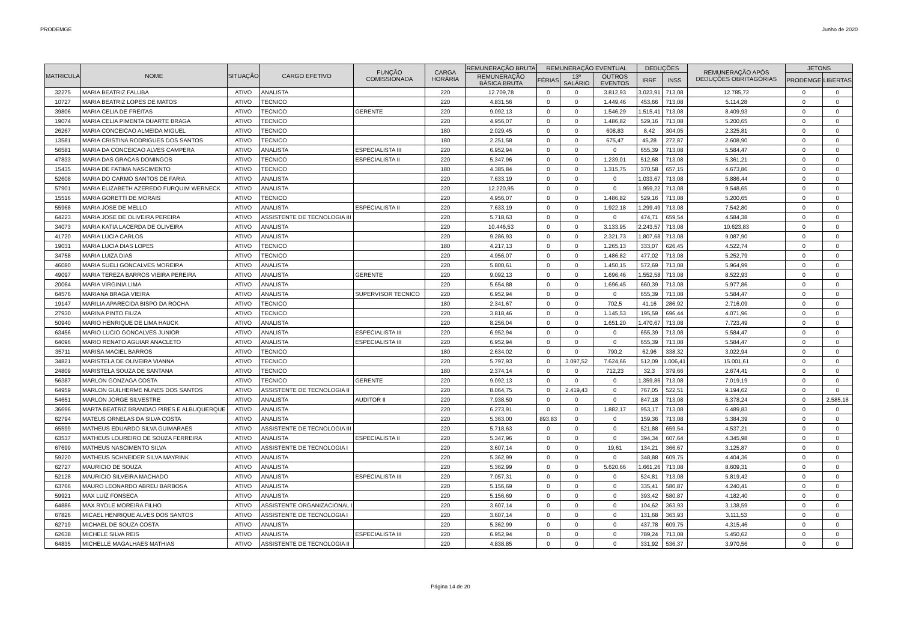PRODEMGE Junho de 2020
| MATRICULA | NOME | SITUAÇÃO | CARGO EFETIVO | FUNÇÃO COMISSIONADA | CARGA HORÁRIA | REMUNERAÇÃO BRUTA | REMUNERAÇÃO EVENTUAL | | | DEDUÇÕES | | REMUNERAÇÃO APÓS DEDUÇÕES OBRITAGÓRIAS | JETONS | |
| --- | --- | --- | --- | --- | --- | --- | --- | --- | --- | --- | --- | --- | --- | --- |
| | | | | | | REMUNERAÇÃO BÁSICA BRUTA | FÉRIAS | 13º SALÁRIO | OUTROS EVENTOS | IRRF | INSS | | PRODEMGE | LIBERTAS |
| 32275 | MARIA BEATRIZ FALUBA | ATIVO | ANALISTA | | 220 | 12.709,78 | 0 | 0 | 3.812,93 | 3.023,91 | 713,08 | 12.785,72 | 0 | 0 |
| 10727 | MARIA BEATRIZ LOPES DE MATOS | ATIVO | TECNICO | | 220 | 4.831,56 | 0 | 0 | 1.449,46 | 453,66 | 713,08 | 5.114,28 | 0 | 0 |
| 39806 | MARIA CELIA DE FREITAS | ATIVO | TECNICO | GERENTE | 220 | 9.092,13 | 0 | 0 | 1.546,29 | 1.515,41 | 713,08 | 8.409,93 | 0 | 0 |
| 19074 | MARIA CELIA PIMENTA DUARTE BRAGA | ATIVO | TECNICO | | 220 | 4.956,07 | 0 | 0 | 1.486,82 | 529,16 | 713,08 | 5.200,65 | 0 | 0 |
| 26267 | MARIA CONCEICAO ALMEIDA MIGUEL | ATIVO | TECNICO | | 180 | 2.029,45 | 0 | 0 | 608,83 | 8,42 | 304,05 | 2.325,81 | 0 | 0 |
| 13581 | MARIA CRISTINA RODRIGUES DOS SANTOS | ATIVO | TECNICO | | 180 | 2.251,58 | 0 | 0 | 675,47 | 45,28 | 272,87 | 2.608,90 | 0 | 0 |
| 56581 | MARIA DA CONCEICAO ALVES CAMPERA | ATIVO | ANALISTA | ESPECIALISTA III | 220 | 6.952,94 | 0 | 0 | 0 | 655,39 | 713,08 | 5.584,47 | 0 | 0 |
| 47833 | MARIA DAS GRACAS DOMINGOS | ATIVO | TECNICO | ESPECIALISTA II | 220 | 5.347,96 | 0 | 0 | 1.239,01 | 512,68 | 713,08 | 5.361,21 | 0 | 0 |
| 15435 | MARIA DE FATIMA NASCIMENTO | ATIVO | TECNICO | | 180 | 4.385,84 | 0 | 0 | 1.315,75 | 370,58 | 657,15 | 4.673,86 | 0 | 0 |
| 52608 | MARIA DO CARMO SANTOS DE FARIA | ATIVO | ANALISTA | | 220 | 7.633,19 | 0 | 0 | 0 | 1.033,67 | 713,08 | 5.886,44 | 0 | 0 |
| 57901 | MARIA ELIZABETH AZEREDO FURQUIM WERNECK | ATIVO | ANALISTA | | 220 | 12.220,95 | 0 | 0 | 0 | 1.959,22 | 713,08 | 9.548,65 | 0 | 0 |
| 15516 | MARIA GORETTI DE MORAIS | ATIVO | TECNICO | | 220 | 4.956,07 | 0 | 0 | 1.486,82 | 529,16 | 713,08 | 5.200,65 | 0 | 0 |
| 55968 | MARIA JOSE DE MELLO | ATIVO | ANALISTA | ESPECIALISTA II | 220 | 7.633,19 | 0 | 0 | 1.922,18 | 1.299,49 | 713,08 | 7.542,80 | 0 | 0 |
| 64223 | MARIA JOSE DE OLIVEIRA PEREIRA | ATIVO | ASSISTENTE DE TECNOLOGIA III | | 220 | 5.718,63 | 0 | 0 | 0 | 474,71 | 659,54 | 4.584,38 | 0 | 0 |
| 34073 | MARIA KATIA LACERDA DE OLIVEIRA | ATIVO | ANALISTA | | 220 | 10.446,53 | 0 | 0 | 3.133,95 | 2.243,57 | 713,08 | 10.623,83 | 0 | 0 |
| 41720 | MARIA LUCIA CARLOS | ATIVO | ANALISTA | | 220 | 9.286,93 | 0 | 0 | 2.321,73 | 1.807,68 | 713,08 | 9.087,90 | 0 | 0 |
| 19031 | MARIA LUCIA DIAS LOPES | ATIVO | TECNICO | | 180 | 4.217,13 | 0 | 0 | 1.265,13 | 333,07 | 626,45 | 4.522,74 | 0 | 0 |
| 34758 | MARIA LUIZA DIAS | ATIVO | TECNICO | | 220 | 4.956,07 | 0 | 0 | 1.486,82 | 477,02 | 713,08 | 5.252,79 | 0 | 0 |
| 46080 | MARIA SUELI GONCALVES MOREIRA | ATIVO | ANALISTA | | 220 | 5.800,61 | 0 | 0 | 1.450,15 | 572,69 | 713,08 | 5.964,99 | 0 | 0 |
| 49097 | MARIA TEREZA BARROS VIEIRA PEREIRA | ATIVO | ANALISTA | GERENTE | 220 | 9.092,13 | 0 | 0 | 1.696,46 | 1.552,58 | 713,08 | 8.522,93 | 0 | 0 |
| 20064 | MARIA VIRGINIA LIMA | ATIVO | ANALISTA | | 220 | 5.654,88 | 0 | 0 | 1.696,45 | 660,39 | 713,08 | 5.977,86 | 0 | 0 |
| 64576 | MARIANA BRAGA VIEIRA | ATIVO | ANALISTA | SUPERVISOR TECNICO | 220 | 6.952,94 | 0 | 0 | 0 | 655,39 | 713,08 | 5.584,47 | 0 | 0 |
| 19147 | MARILIA APARECIDA BISPO DA ROCHA | ATIVO | TECNICO | | 180 | 2.341,67 | 0 | 0 | 702,5 | 41,16 | 286,92 | 2.716,09 | 0 | 0 |
| 27930 | MARINA PINTO FIUZA | ATIVO | TECNICO | | 220 | 3.818,46 | 0 | 0 | 1.145,53 | 195,59 | 696,44 | 4.071,96 | 0 | 0 |
| 50940 | MARIO HENRIQUE DE LIMA HAUCK | ATIVO | ANALISTA | | 220 | 8.256,04 | 0 | 0 | 1.651,20 | 1.470,67 | 713,08 | 7.723,49 | 0 | 0 |
| 63456 | MARIO LUCIO GONCALVES JUNIOR | ATIVO | ANALISTA | ESPECIALISTA III | 220 | 6.952,94 | 0 | 0 | 0 | 655,39 | 713,08 | 5.584,47 | 0 | 0 |
| 64096 | MARIO RENATO AGUIAR ANACLETO | ATIVO | ANALISTA | ESPECIALISTA III | 220 | 6.952,94 | 0 | 0 | 0 | 655,39 | 713,08 | 5.584,47 | 0 | 0 |
| 35711 | MARISA MACIEL BARROS | ATIVO | TECNICO | | 180 | 2.634,02 | 0 | 0 | 790,2 | 62,96 | 338,32 | 3.022,94 | 0 | 0 |
| 34821 | MARISTELA DE OLIVEIRA VIANNA | ATIVO | TECNICO | | 220 | 5.797,93 | 0 | 3.097,52 | 7.624,66 | 512,09 | 1.006,41 | 15.001,61 | 0 | 0 |
| 24809 | MARISTELA SOUZA DE SANTANA | ATIVO | TECNICO | | 180 | 2.374,14 | 0 | 0 | 712,23 | 32,3 | 379,66 | 2.674,41 | 0 | 0 |
| 56387 | MARLON GONZAGA COSTA | ATIVO | TECNICO | GERENTE | 220 | 9.092,13 | 0 | 0 | 0 | 1.359,86 | 713,08 | 7.019,19 | 0 | 0 |
| 64959 | MARLON GUILHERME NUNES DOS SANTOS | ATIVO | ASSISTENTE DE TECNOLOGIA II | | 220 | 8.064,75 | 0 | 2.419,43 | 0 | 767,05 | 522,51 | 9.194,62 | 0 | 0 |
| 54651 | MARLON JORGE SILVESTRE | ATIVO | ANALISTA | AUDITOR II | 220 | 7.938,50 | 0 | 0 | 0 | 847,18 | 713,08 | 6.378,24 | 0 | 2.585,18 |
| 36696 | MARTA BEATRIZ BRANDAO PIRES E ALBUQUERQUE | ATIVO | ANALISTA | | 220 | 6.273,91 | 0 | 0 | 1.882,17 | 953,17 | 713,08 | 6.489,83 | 0 | 0 |
| 62794 | MATEUS ORNELAS DA SILVA COSTA | ATIVO | ANALISTA | | 220 | 5.363,00 | 893,83 | 0 | 0 | 159,36 | 713,08 | 5.384,39 | 0 | 0 |
| 65599 | MATHEUS EDUARDO SILVA GUIMARAES | ATIVO | ASSISTENTE DE TECNOLOGIA III | | 220 | 5.718,63 | 0 | 0 | 0 | 521,88 | 659,54 | 4.537,21 | 0 | 0 |
| 63537 | MATHEUS LOUREIRO DE SOUZA FERREIRA | ATIVO | ANALISTA | ESPECIALISTA II | 220 | 5.347,96 | 0 | 0 | 0 | 394,34 | 607,64 | 4.345,98 | 0 | 0 |
| 67699 | MATHEUS NASCIMENTO SILVA | ATIVO | ASSISTENTE DE TECNOLOGIA I | | 220 | 3.607,14 | 0 | 0 | 19,61 | 134,21 | 366,67 | 3.125,87 | 0 | 0 |
| 59220 | MATHEUS SCHNEIDER SILVA MAYRINK | ATIVO | ANALISTA | | 220 | 5.362,99 | 0 | 0 | 0 | 348,88 | 609,75 | 4.404,36 | 0 | 0 |
| 62727 | MAURICIO DE SOUZA | ATIVO | ANALISTA | | 220 | 5.362,99 | 0 | 0 | 5.620,66 | 1.661,26 | 713,08 | 8.609,31 | 0 | 0 |
| 52128 | MAURICIO SILVEIRA MACHADO | ATIVO | ANALISTA | ESPECIALISTA III | 220 | 7.057,31 | 0 | 0 | 0 | 524,81 | 713,08 | 5.819,42 | 0 | 0 |
| 63766 | MAURO LEONARDO ABREU BARBOSA | ATIVO | ANALISTA | | 220 | 5.156,69 | 0 | 0 | 0 | 335,41 | 580,87 | 4.240,41 | 0 | 0 |
| 59921 | MAX LUIZ FONSECA | ATIVO | ANALISTA | | 220 | 5.156,69 | 0 | 0 | 0 | 393,42 | 580,87 | 4.182,40 | 0 | 0 |
| 64886 | MAX RYDLE MOREIRA FILHO | ATIVO | ASSISTENTE ORGANIZACIONAL I | | 220 | 3.607,14 | 0 | 0 | 0 | 104,62 | 363,93 | 3.138,59 | 0 | 0 |
| 67826 | MICAEL HENRIQUE ALVES DOS SANTOS | ATIVO | ASSISTENTE DE TECNOLOGIA I | | 220 | 3.607,14 | 0 | 0 | 0 | 131,68 | 363,93 | 3.111,53 | 0 | 0 |
| 62719 | MICHAEL DE SOUZA COSTA | ATIVO | ANALISTA | | 220 | 5.362,99 | 0 | 0 | 0 | 437,78 | 609,75 | 4.315,46 | 0 | 0 |
| 62638 | MICHELE SILVA REIS | ATIVO | ANALISTA | ESPECIALISTA III | 220 | 6.952,94 | 0 | 0 | 0 | 789,24 | 713,08 | 5.450,62 | 0 | 0 |
| 64835 | MICHELLE MAGALHAES MATHIAS | ATIVO | ASSISTENTE DE TECNOLOGIA II | | 220 | 4.838,85 | 0 | 0 | 0 | 331,92 | 536,37 | 3.970,56 | 0 | 0 |
Página 14 de 20